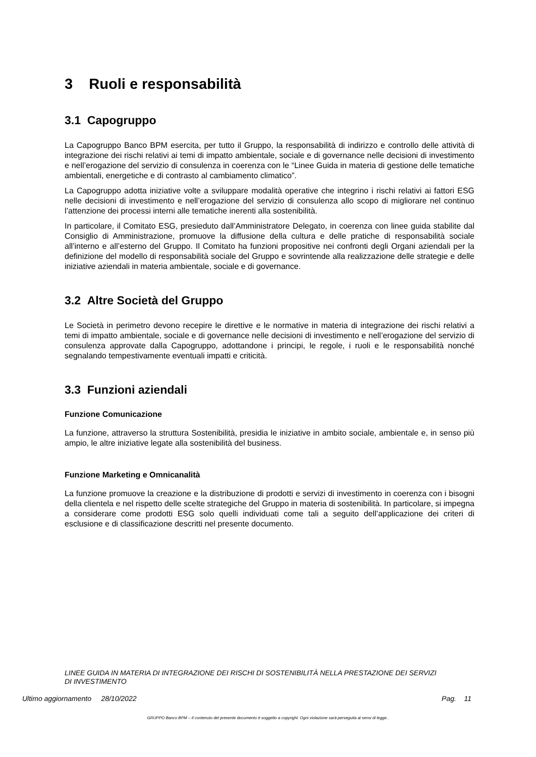3 Ruoli e responsabilità
3.1 Capogruppo
La Capogruppo Banco BPM esercita, per tutto il Gruppo, la responsabilità di indirizzo e controllo delle attività di integrazione dei rischi relativi ai temi di impatto ambientale, sociale e di governance nelle decisioni di investimento e nell’erogazione del servizio di consulenza in coerenza con le “Linee Guida in materia di gestione delle tematiche ambientali, energetiche e di contrasto al cambiamento climatico”.
La Capogruppo adotta iniziative volte a sviluppare modalità operative che integrino i rischi relativi ai fattori ESG nelle decisioni di investimento e nell’erogazione del servizio di consulenza allo scopo di migliorare nel continuo l’attenzione dei processi interni alle tematiche inerenti alla sostenibilità.
In particolare, il Comitato ESG, presieduto dall’Amministratore Delegato, in coerenza con linee guida stabilite dal Consiglio di Amministrazione, promuove la diffusione della cultura e delle pratiche di responsabilità sociale all’interno e all’esterno del Gruppo. Il Comitato ha funzioni propositive nei confronti degli Organi aziendali per la definizione del modello di responsabilità sociale del Gruppo e sovrintende alla realizzazione delle strategie e delle iniziative aziendali in materia ambientale, sociale e di governance.
3.2 Altre Società del Gruppo
Le Società in perimetro devono recepire le direttive e le normative in materia di integrazione dei rischi relativi a temi di impatto ambientale, sociale e di governance nelle decisioni di investimento e nell’erogazione del servizio di consulenza approvate dalla Capogruppo, adottandone i principi, le regole, i ruoli e le responsabilità nonché segnalando tempestivamente eventuali impatti e criticità.
3.3 Funzioni aziendali
Funzione Comunicazione
La funzione, attraverso la struttura Sostenibilità, presidia le iniziative in ambito sociale, ambientale e, in senso più ampio, le altre iniziative legate alla sostenibilità del business.
Funzione Marketing e Omnicanalità
La funzione promuove la creazione e la distribuzione di prodotti e servizi di investimento in coerenza con i bisogni della clientela e nel rispetto delle scelte strategiche del Gruppo in materia di sostenibilità. In particolare, si impegna a considerare come prodotti ESG solo quelli individuati come tali a seguito dell’applicazione dei criteri di esclusione e di classificazione descritti nel presente documento.
LINEE GUIDA IN MATERIA DI INTEGRAZIONE DEI RISCHI DI SOSTENIBILITÀ NELLA PRESTAZIONE DEI SERVIZI DI INVESTIMENTO
Ultimo aggiornamento 28/10/2022 Pag. 11
GRUPPO Banco BPM – Il contenuto del presente documento è soggetto a copyright. Ogni violazione sarà perseguita ai sensi di legge..